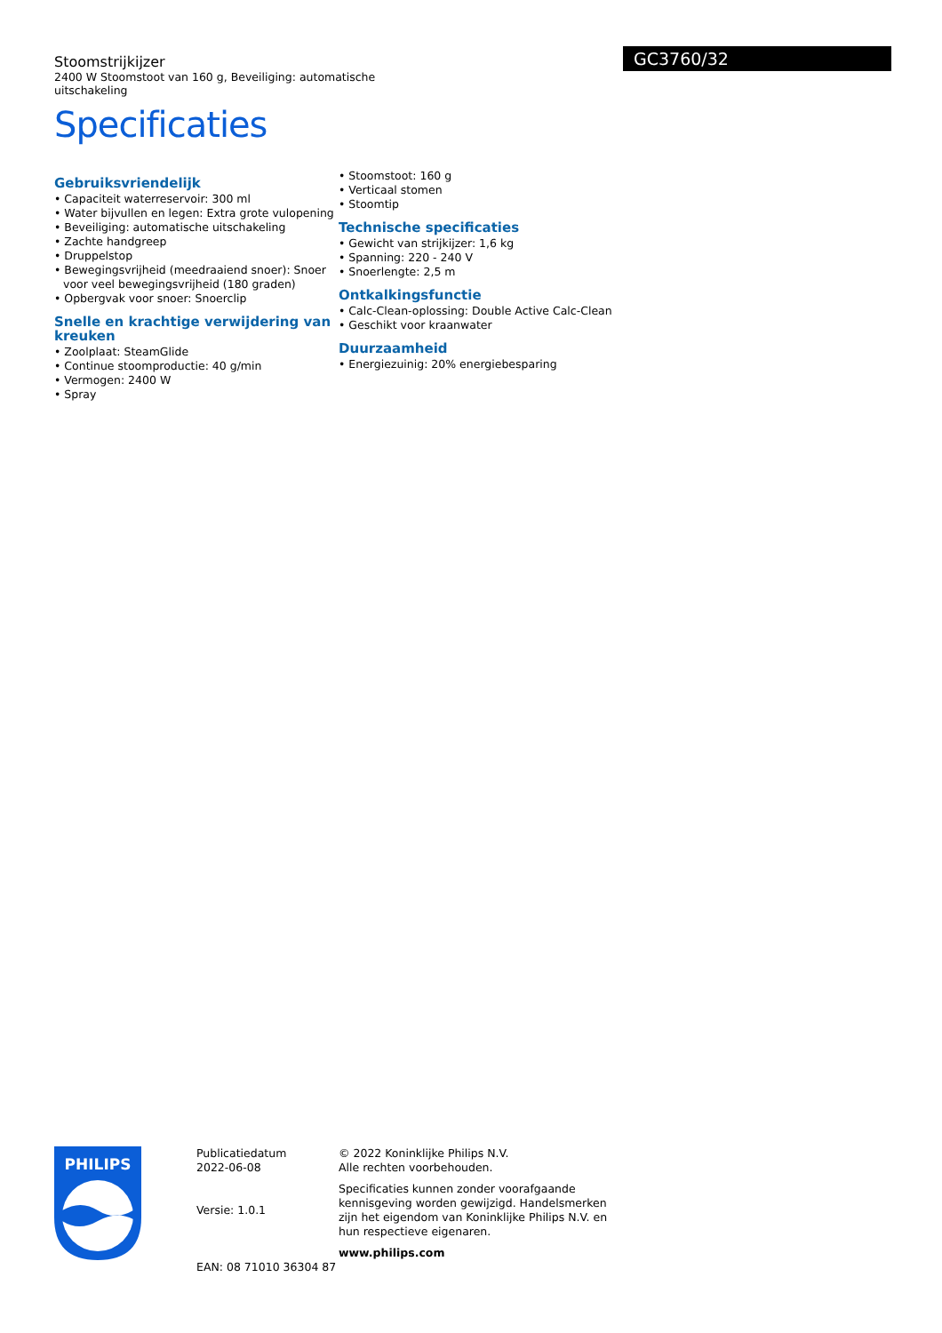Stoomstrijkijzer
2400 W Stoomstoot van 160 g, Beveiliging: automatische uitschakeling
Specificaties
GC3760/32
Gebruiksvriendelijk
• Capaciteit waterreservoir: 300 ml
• Water bijvullen en legen: Extra grote vulopening
• Beveiliging: automatische uitschakeling
• Zachte handgreep
• Druppelstop
• Bewegingsvrijheid (meedraaiend snoer): Snoer voor veel bewegingsvrijheid (180 graden)
• Opbergvak voor snoer: Snoerclip
Snelle en krachtige verwijdering van kreuken
• Zoolplaat: SteamGlide
• Continue stoomproductie: 40 g/min
• Vermogen: 2400 W
• Spray
• Stoomstoot: 160 g
• Verticaal stomen
• Stoomtip
Technische specificaties
• Gewicht van strijkijzer: 1,6 kg
• Spanning: 220 - 240 V
• Snoerlengte: 2,5 m
Ontkalkingsfunctie
• Calc-Clean-oplossing: Double Active Calc-Clean
• Geschikt voor kraanwater
Duurzaamheid
• Energiezuinig: 20% energiebesparing
PHILIPS
Publicatiedatum
2022-06-08
Versie: 1.0.1
EAN: 08 71010 36304 87
© 2022 Koninklijke Philips N.V.
Alle rechten voorbehouden.
Specificaties kunnen zonder voorafgaande kennisgeving worden gewijzigd. Handelsmerken zijn het eigendom van Koninklijke Philips N.V. en hun respectieve eigenaren.
www.philips.com